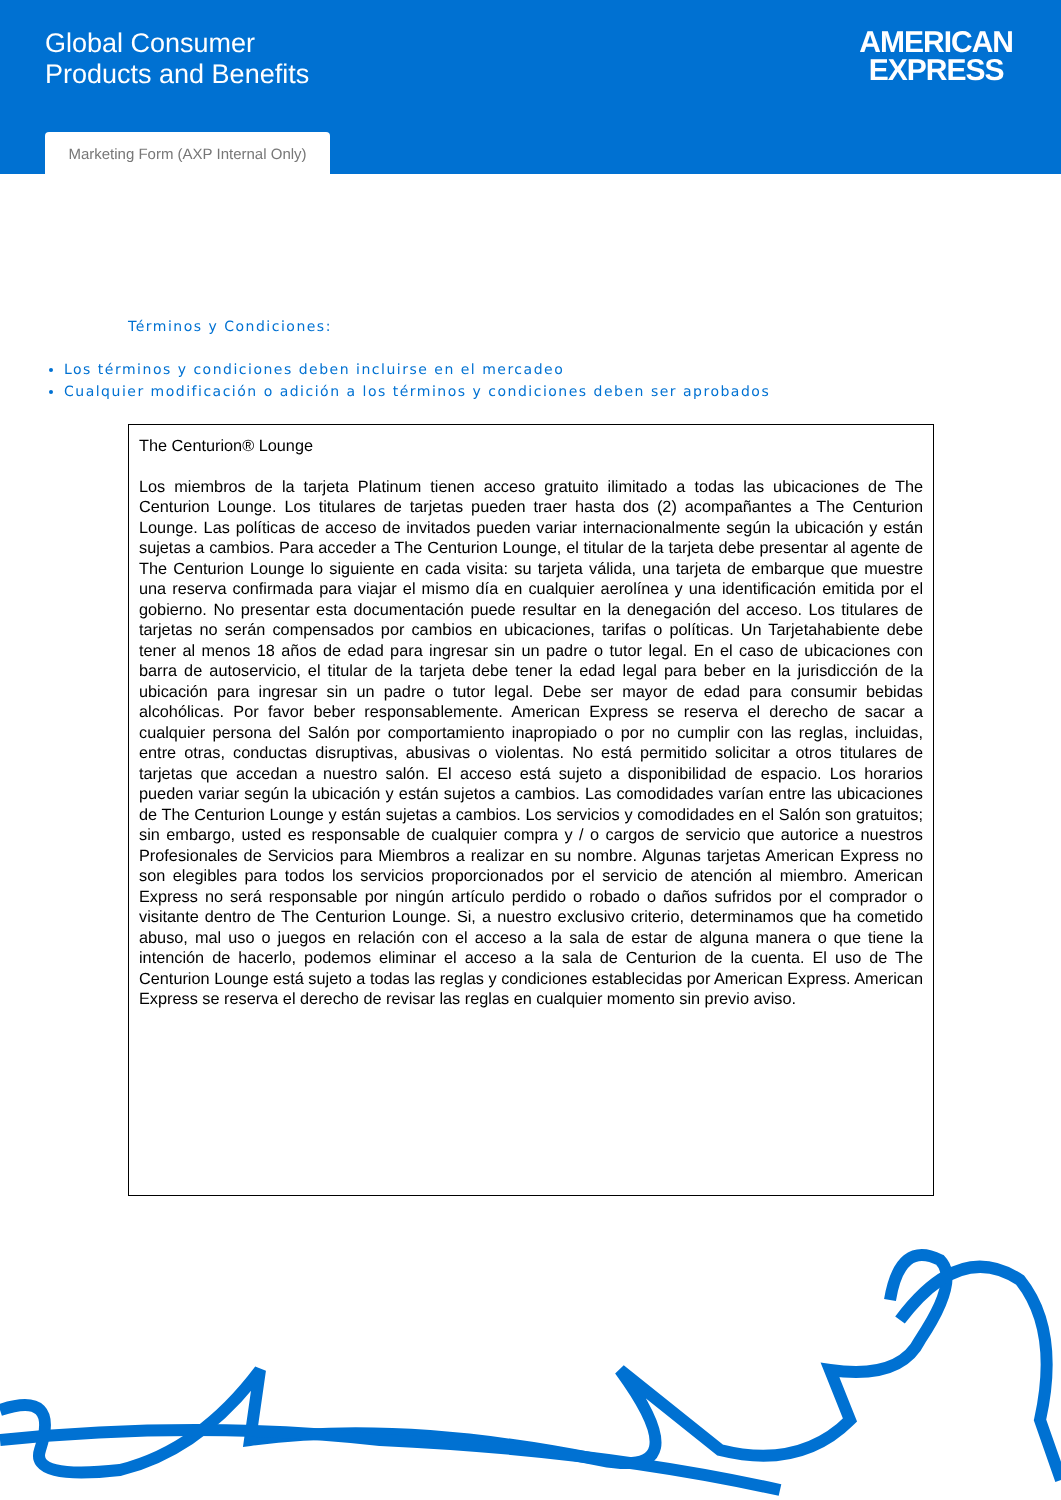Global Consumer
Products and Benefits
AMERICAN
EXPRESS
Marketing Form (AXP Internal Only)
Términos y Condiciones:
Los términos y condiciones deben incluirse en el mercadeo
Cualquier modificación o adición a los términos y condiciones deben ser aprobados
The Centurion® Lounge
Los miembros de la tarjeta Platinum tienen acceso gratuito ilimitado a todas las ubicaciones de The Centurion Lounge. Los titulares de tarjetas pueden traer hasta dos (2) acompañantes a The Centurion Lounge. Las políticas de acceso de invitados pueden variar internacionalmente según la ubicación y están sujetas a cambios. Para acceder a The Centurion Lounge, el titular de la tarjeta debe presentar al agente de The Centurion Lounge lo siguiente en cada visita: su tarjeta válida, una tarjeta de embarque que muestre una reserva confirmada para viajar el mismo día en cualquier aerolínea y una identificación emitida por el gobierno. No presentar esta documentación puede resultar en la denegación del acceso. Los titulares de tarjetas no serán compensados por cambios en ubicaciones, tarifas o políticas. Un Tarjetahabiente debe tener al menos 18 años de edad para ingresar sin un padre o tutor legal. En el caso de ubicaciones con barra de autoservicio, el titular de la tarjeta debe tener la edad legal para beber en la jurisdicción de la ubicación para ingresar sin un padre o tutor legal. Debe ser mayor de edad para consumir bebidas alcohólicas. Por favor beber responsablemente. American Express se reserva el derecho de sacar a cualquier persona del Salón por comportamiento inapropiado o por no cumplir con las reglas, incluidas, entre otras, conductas disruptivas, abusivas o violentas. No está permitido solicitar a otros titulares de tarjetas que accedan a nuestro salón. El acceso está sujeto a disponibilidad de espacio. Los horarios pueden variar según la ubicación y están sujetos a cambios. Las comodidades varían entre las ubicaciones de The Centurion Lounge y están sujetas a cambios. Los servicios y comodidades en el Salón son gratuitos; sin embargo, usted es responsable de cualquier compra y / o cargos de servicio que autorice a nuestros Profesionales de Servicios para Miembros a realizar en su nombre. Algunas tarjetas American Express no son elegibles para todos los servicios proporcionados por el servicio de atención al miembro. American Express no será responsable por ningún artículo perdido o robado o daños sufridos por el comprador o visitante dentro de The Centurion Lounge. Si, a nuestro exclusivo criterio, determinamos que ha cometido abuso, mal uso o juegos en relación con el acceso a la sala de estar de alguna manera o que tiene la intención de hacerlo, podemos eliminar el acceso a la sala de Centurion de la cuenta. El uso de The Centurion Lounge está sujeto a todas las reglas y condiciones establecidas por American Express. American Express se reserva el derecho de revisar las reglas en cualquier momento sin previo aviso.